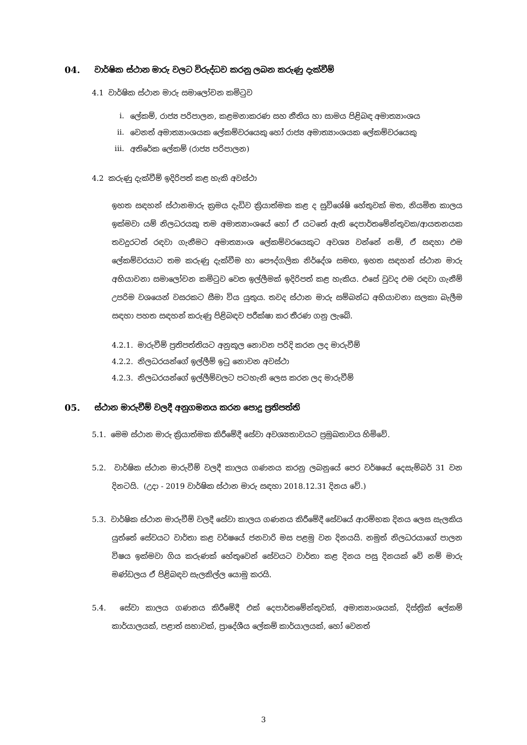04. වාර්ෂික ස්ථාන මාරු වලට විරුද්ධව කරනු ලබන කරුණු දැක්වීම්
4.1 වාර්ෂික ස්ථාන මාරු සමාලෝචන කමිටුව
i. ලේකම්, රාජ්‍ය පරිපාලන, කළමනාකරණ සහ නීතිය හා සාමය පිළිබඳ අමාත්‍යාංශය
ii. වෙනත් අමාත්‍යාංශයක ලේකම්වරයෙකු හෝ රාජ්‍ය අමාත්‍යාංශයක ලේකම්වරයෙකු
iii. අතිරේක ලේකම් (රාජ්‍ය පරිපාලන)
4.2 කරුණු දැක්වීම් ඉදිරිපත් කළ හැකි අවස්ථා
ඉහත සඳහන් ස්ථානමාරු ක්‍රමය දැඩිව ක්‍රියාත්මක කළ ද සුවිශේෂි හේතුවක් මත, නියමිත කාලය ඉක්මවා යම් නිලධරයකු තම අමාත්‍යාංශයේ හෝ ඒ යටතේ ඇති දෙපාර්තමේන්තුවක/ආයතනයක තවදුරටත් රඳවා ගැනීමට අමාත්‍යාංශ ලේකම්වරයෙකුට අවශ්‍ය වන්නේ නම්, ඒ සඳහා එම ලේකම්වරයාට තම කරුණු දැක්වීම හා පෞද්ගලික නිර්දේශ සමඟ, ඉහත සඳහන් ස්ථාන මාරු අභියාචනා සමාලෝචන කමිටුව වෙත ඉල්ලීමක් ඉදිරිපත් කළ හැකිය. එසේ වුවද එම රඳවා ගැනීම් උපරිම වශයෙන් වසරකට සීමා විය යුතුය. තවද ස්ථාන මාරු සම්බන්ධ අභියාචනා සලකා බැලීම සඳහා පහත සඳහන් කරුණු පිළිබඳව පරීක්ෂා කර තීරණ ගනු ලැබේ.
4.2.1. මාරුවීම් ප්‍රතිපත්තියට අනුකූල නොවන පරිදි කරන ලද මාරුවීම්
4.2.2. නිලධරයන්ගේ ඉල්ලීම් ඉටු නොවන අවස්ථා
4.2.3. නිලධරයන්ගේ ඉල්ලීම්වලට පටහැනි ලෙස කරන ලද මාරුවීම්
05. ස්ථාන මාරුවීම් වලදී අනුගමනය කරන පොදු ප්‍රතිපත්ති
5.1. මෙම ස්ථාන මාරු ක්‍රියාත්මක කිරීමේදී සේවා අවශ්‍යතාවයට ප්‍රමුඛතාවය හිමිවේ.
5.2. වාර්ෂික ස්ථාන මාරුවීම් වලදී කාලය ගණනය කරනු ලබනුයේ පෙර වර්ෂයේ දෙසැම්බර් 31 වන දිනටයි. (උදා - 2019 වාර්ෂික ස්ථාන මාරු සඳහා 2018.12.31 දිනය වේ.)
5.3. වාර්ෂික ස්ථාන මාරුවීම් වලදී සේවා කාලය ගණනය කිරීමේදී සේවයේ ආරම්භක දිනය ලෙස සැලකිය යුත්තේ සේවයට වාර්තා කළ වර්ෂයේ ජනවාරි මස පළමු වන දිනයයි. නමුත් නිලධරයාගේ පාලන විෂය ඉක්මවා ගිය කරුණක් හේතුවෙන් සේවයට වාර්තා කළ දිනය පසු දිනයක් වේ නම් මාරු මණ්ඩලය ඒ පිළිබඳව සැලකිල්ල යොමු කරයි.
5.4. සේවා කාලය ගණනය කිරීමේදී එක් දෙපාර්තමේන්තුවක්, අමාත්‍යාංශයක්, දිස්ත්‍රික් ලේකම් කාර්යාලයක්, පළාත් සභාවක්, ප්‍රාදේශීය ලේකම් කාර්යාලයක්, හෝ වෙනත්
3